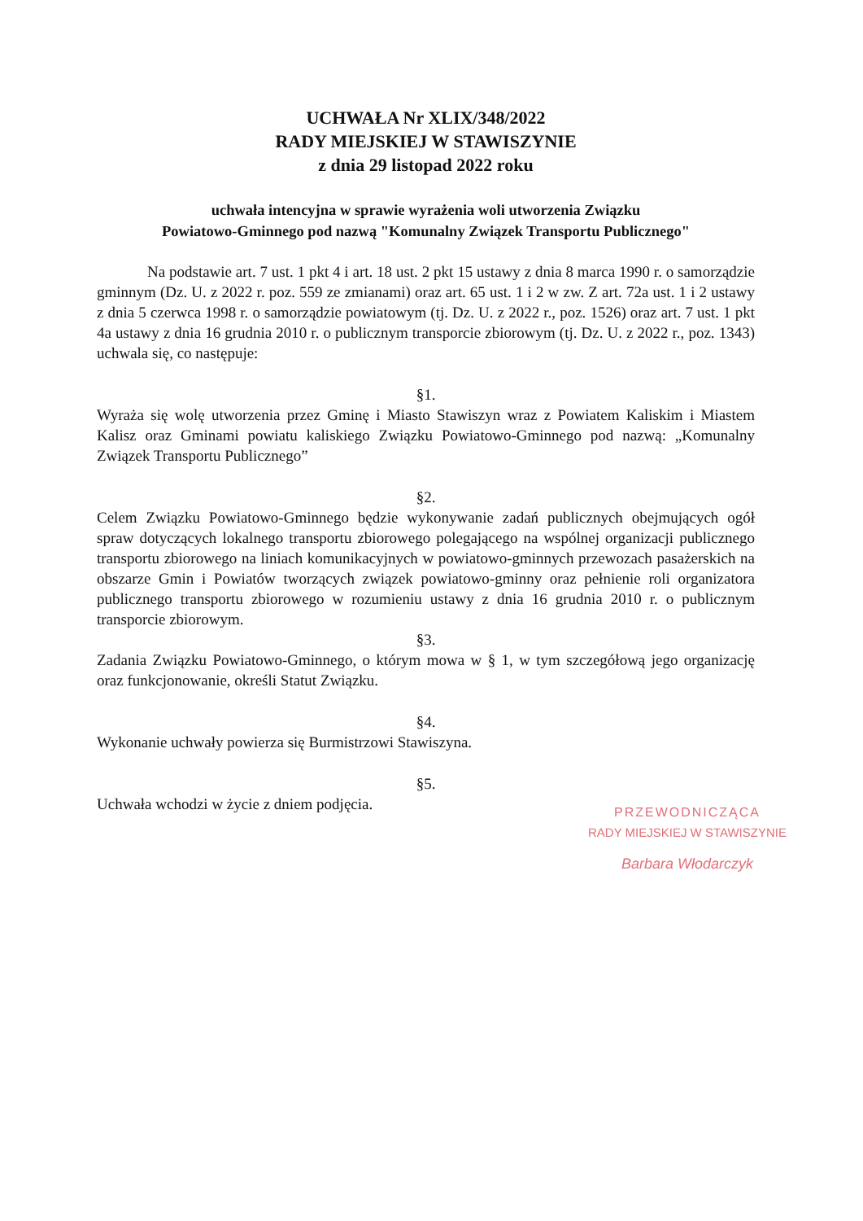UCHWAŁA Nr XLIX/348/2022
RADY MIEJSKIEJ W STAWISZYNIE
z dnia 29 listopad 2022 roku
uchwała intencyjna w sprawie wyrażenia woli utworzenia Związku
Powiatowo-Gminnego pod nazwą "Komunalny Związek Transportu Publicznego"
Na podstawie art. 7 ust. 1 pkt 4 i art. 18 ust. 2 pkt 15 ustawy z dnia 8 marca 1990 r. o samorządzie gminnym (Dz. U. z 2022 r. poz. 559 ze zmianami) oraz art. 65 ust. 1 i 2 w zw. Z art. 72a ust. 1 i 2 ustawy z dnia 5 czerwca 1998 r. o samorządzie powiatowym (tj. Dz. U. z 2022 r., poz. 1526) oraz art. 7 ust. 1 pkt 4a ustawy z dnia 16 grudnia 2010 r. o publicznym transporcie zbiorowym (tj. Dz. U. z 2022 r., poz. 1343) uchwala się, co następuje:
§1.
Wyraża się wolę utworzenia przez Gminę i Miasto Stawiszyn wraz z Powiatem Kaliskim i Miastem Kalisz oraz Gminami powiatu kaliskiego Związku Powiatowo-Gminnego pod nazwą: „Komunalny Związek Transportu Publicznego”
§2.
Celem Związku Powiatowo-Gminnego będzie wykonywanie zadań publicznych obejmujących ogół spraw dotyczących lokalnego transportu zbiorowego polegającego na wspólnej organizacji publicznego transportu zbiorowego na liniach komunikacyjnych w powiatowo-gminnych przewozach pasażerskich na obszarze Gmin i Powiatów tworzących związek powiatowo-gminny oraz pełnienie roli organizatora publicznego transportu zbiorowego w rozumieniu ustawy z dnia 16 grudnia 2010 r. o publicznym transporcie zbiorowym.
§3.
Zadania Związku Powiatowo-Gminnego, o którym mowa w § 1, w tym szczegółową jego organizację oraz funkcjonowanie, określi Statut Związku.
§4.
Wykonanie uchwały powierza się Burmistrzowi Stawiszyna.
§5.
Uchwała wchodzi w życie z dniem podjęcia.
PRZEWODNICZĄCA
RADY MIEJSKIEJ W STAWISZYNIE
Barbara Włodarczyk